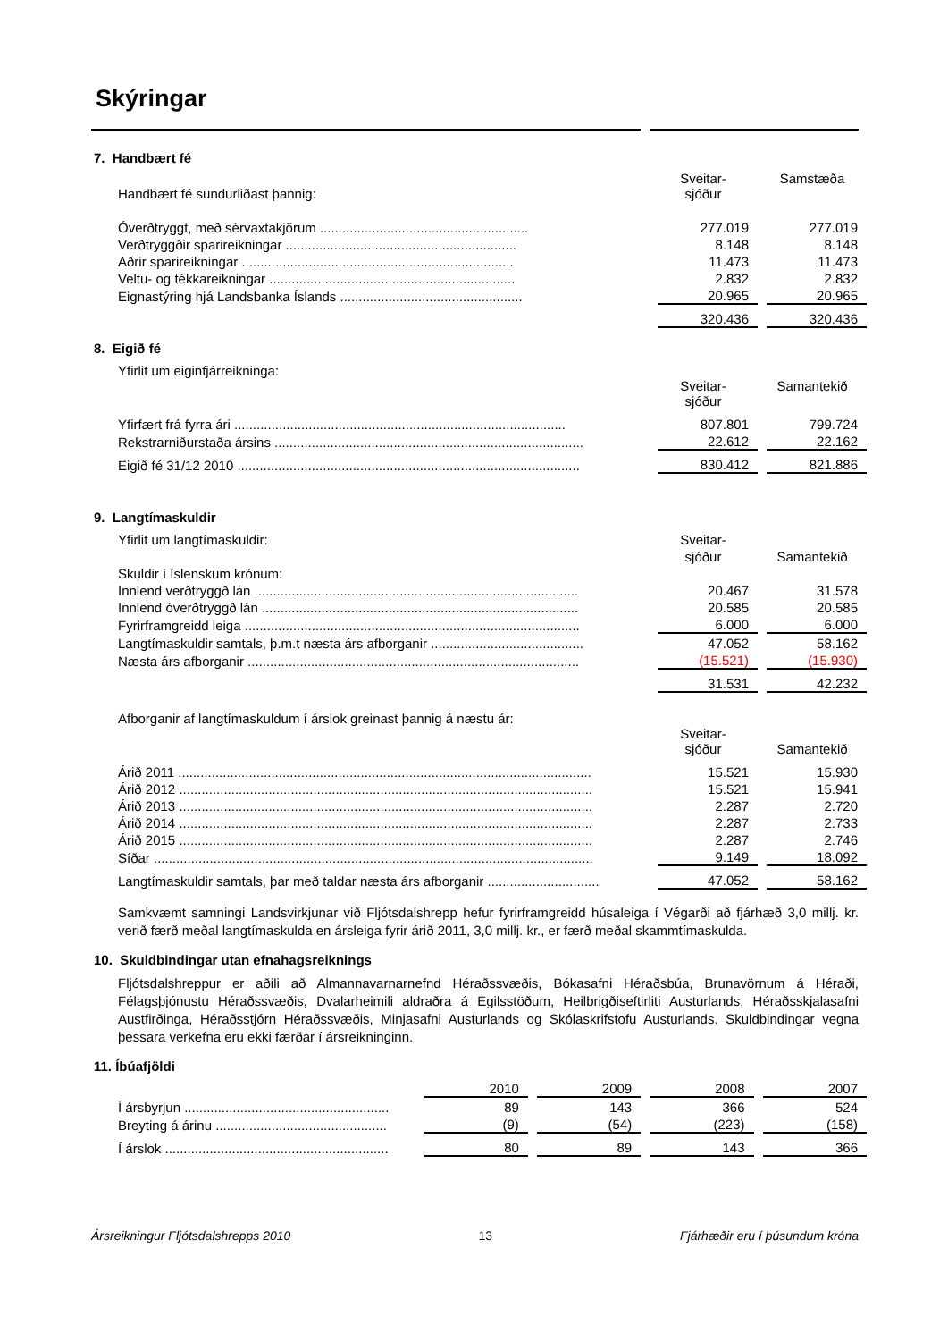Skýringar
7. Handbært fé
| Handbært fé sundurliðast þannig: | Sveitar- sjóður | | Samstæða |
| Óverðtryggt, með sérvaxtakjörum ........................................................ | 277.019 | | 277.019 |
| Verðtryggðir sparireikningar .............................................................. | 8.148 | | 8.148 |
| Aðrir sparireikningar ......................................................................... | 11.473 | | 11.473 |
| Veltu- og tékkareikningar .................................................................. | 2.832 | | 2.832 |
| Eignastýring hjá Landsbanka Íslands ................................................. | 20.965 | | 20.965 |
| | 320.436 | | 320.436 |
8. Eigið fé
| Yfirlit um eiginfjárreikninga: | | | |
| | Sveitar- sjóður | | Samantekið |
| Yfirfært frá fyrra ári ......................................................................................... | 807.801 | | 799.724 |
| Rekstrarniðurstaða ársins ................................................................................... | 22.612 | | 22.162 |
| Eigið fé 31/12 2010 ............................................................................................ | 830.412 | | 821.886 |
9. Langtímaskuldir
| Yfirlit um langtímaskuldir: | Sveitar- | | |
| | sjóður | | Samantekið |
| Skuldir í íslenskum krónum: | | | |
| Innlend verðtryggð lán ....................................................................................... | 20.467 | | 31.578 |
| Innlend óverðtryggð lán ..................................................................................... | 20.585 | | 20.585 |
| Fyrirframgreidd leiga .......................................................................................... | 6.000 | | 6.000 |
| Langtímaskuldir samtals, þ.m.t næsta árs afborganir ......................................... | 47.052 | | 58.162 |
| Næsta árs afborganir ......................................................................................... | (15.521) | | (15.930) |
| | 31.531 | | 42.232 |
| Afborganir af langtímaskuldum í árslok greinast þannig á næstu ár: | | | |
| | Sveitar- sjóður | | Samantekið |
| Árið 2011 ............................................................................................................... | 15.521 | | 15.930 |
| Árið 2012 ............................................................................................................... | 15.521 | | 15.941 |
| Árið 2013 ............................................................................................................... | 2.287 | | 2.720 |
| Árið 2014 ............................................................................................................... | 2.287 | | 2.733 |
| Árið 2015 ............................................................................................................... | 2.287 | | 2.746 |
| Síðar ...................................................................................................................... | 9.149 | | 18.092 |
| Langtímaskuldir samtals, þar með taldar næsta árs afborganir .............................. | 47.052 | | 58.162 |
Samkvæmt samningi Landsvirkjunar við Fljótsdalshrepp hefur fyrirframgreidd húsaleiga í Végarði að fjárhæð 3,0 millj. kr. verið færð meðal langtímaskulda en ársleiga fyrir árið 2011, 3,0 millj. kr., er færð meðal skammtímaskulda.
10. Skuldbindingar utan efnahagsreiknings
Fljótsdalshreppur er aðili að Almannavarnarnefnd Héraðssvæðis, Bókasafni Héraðsbúa, Brunavörnum á Héraði, Félagsþjónustu Héraðssvæðis, Dvalarheimili aldraðra á Egilsstöðum, Heilbrigðiseftirliti Austurlands, Héraðsskjalasafni Austfirðinga, Héraðsstjórn Héraðssvæðis, Minjasafni Austurlands og Skólaskrifstofu Austurlands. Skuldbindingar vegna þessara verkefna eru ekki færðar í ársreikninginn.
11. Íbúafjöldi
| | 2010 | | 2009 | | 2008 | | 2007 |
| Í ársbyrjun ....................................................... | 89 | | 143 | | 366 | | 524 |
| Breyting á árinu .............................................. | (9) | | (54) | | (223) | | (158) |
| Í árslok ............................................................ | 80 | | 89 | | 143 | | 366 |
Ársreikningur Fljótsdalshrepps 2010 13 Fjárhæðir eru í þúsundum króna